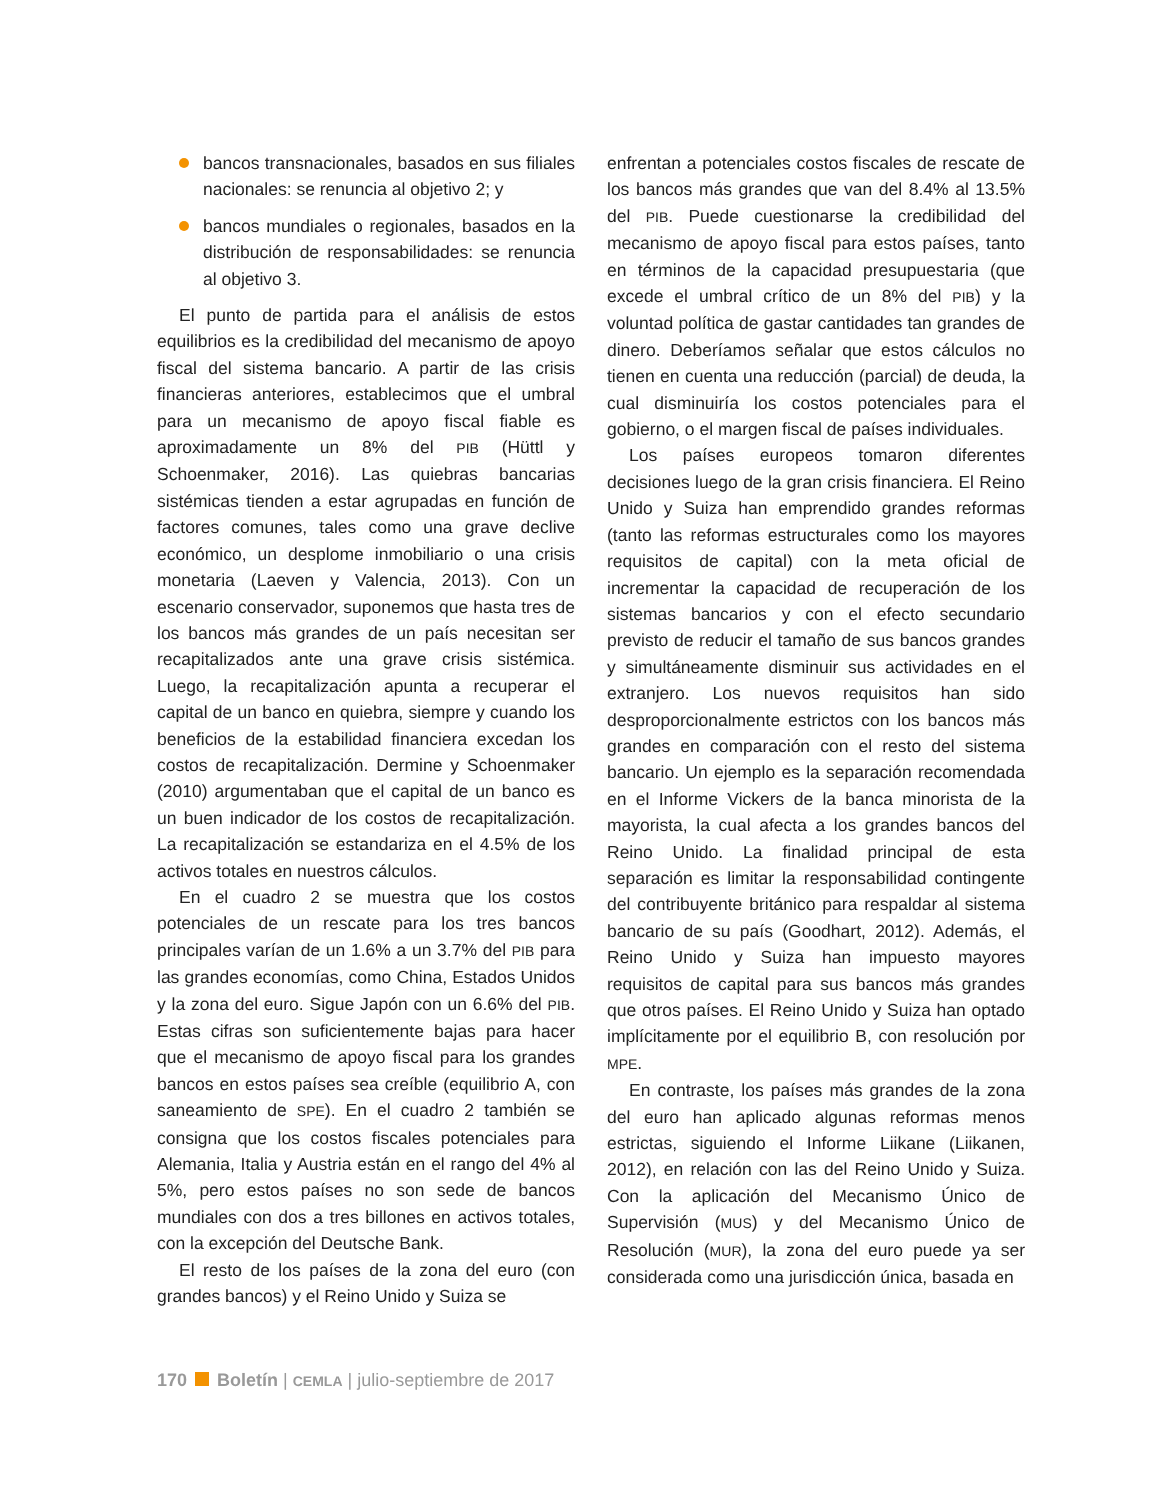bancos transnacionales, basados en sus filiales nacionales: se renuncia al objetivo 2; y
bancos mundiales o regionales, basados en la distribución de responsabilidades: se renuncia al objetivo 3.
El punto de partida para el análisis de estos equilibrios es la credibilidad del mecanismo de apoyo fiscal del sistema bancario. A partir de las crisis financieras anteriores, establecimos que el umbral para un mecanismo de apoyo fiscal fiable es aproximadamente un 8% del PIB (Hüttl y Schoenmaker, 2016). Las quiebras bancarias sistémicas tienden a estar agrupadas en función de factores comunes, tales como una grave declive económico, un desplome inmobiliario o una crisis monetaria (Laeven y Valencia, 2013). Con un escenario conservador, suponemos que hasta tres de los bancos más grandes de un país necesitan ser recapitalizados ante una grave crisis sistémica. Luego, la recapitalización apunta a recuperar el capital de un banco en quiebra, siempre y cuando los beneficios de la estabilidad financiera excedan los costos de recapitalización. Dermine y Schoenmaker (2010) argumentaban que el capital de un banco es un buen indicador de los costos de recapitalización. La recapitalización se estandariza en el 4.5% de los activos totales en nuestros cálculos.
En el cuadro 2 se muestra que los costos potenciales de un rescate para los tres bancos principales varían de un 1.6% a un 3.7% del PIB para las grandes economías, como China, Estados Unidos y la zona del euro. Sigue Japón con un 6.6% del PIB. Estas cifras son suficientemente bajas para hacer que el mecanismo de apoyo fiscal para los grandes bancos en estos países sea creíble (equilibrio A, con saneamiento de SPE). En el cuadro 2 también se consigna que los costos fiscales potenciales para Alemania, Italia y Austria están en el rango del 4% al 5%, pero estos países no son sede de bancos mundiales con dos a tres billones en activos totales, con la excepción del Deutsche Bank.
El resto de los países de la zona del euro (con grandes bancos) y el Reino Unido y Suiza se
enfrentan a potenciales costos fiscales de rescate de los bancos más grandes que van del 8.4% al 13.5% del PIB. Puede cuestionarse la credibilidad del mecanismo de apoyo fiscal para estos países, tanto en términos de la capacidad presupuestaria (que excede el umbral crítico de un 8% del PIB) y la voluntad política de gastar cantidades tan grandes de dinero. Deberíamos señalar que estos cálculos no tienen en cuenta una reducción (parcial) de deuda, la cual disminuiría los costos potenciales para el gobierno, o el margen fiscal de países individuales.
Los países europeos tomaron diferentes decisiones luego de la gran crisis financiera. El Reino Unido y Suiza han emprendido grandes reformas (tanto las reformas estructurales como los mayores requisitos de capital) con la meta oficial de incrementar la capacidad de recuperación de los sistemas bancarios y con el efecto secundario previsto de reducir el tamaño de sus bancos grandes y simultáneamente disminuir sus actividades en el extranjero. Los nuevos requisitos han sido desproporcionalmente estrictos con los bancos más grandes en comparación con el resto del sistema bancario. Un ejemplo es la separación recomendada en el Informe Vickers de la banca minorista de la mayorista, la cual afecta a los grandes bancos del Reino Unido. La finalidad principal de esta separación es limitar la responsabilidad contingente del contribuyente británico para respaldar al sistema bancario de su país (Goodhart, 2012). Además, el Reino Unido y Suiza han impuesto mayores requisitos de capital para sus bancos más grandes que otros países. El Reino Unido y Suiza han optado implícitamente por el equilibrio B, con resolución por MPE.
En contraste, los países más grandes de la zona del euro han aplicado algunas reformas menos estrictas, siguiendo el Informe Liikane (Liikanen, 2012), en relación con las del Reino Unido y Suiza. Con la aplicación del Mecanismo Único de Supervisión (MUS) y del Mecanismo Único de Resolución (MUR), la zona del euro puede ya ser considerada como una jurisdicción única, basada en
170 Boletín | CEMLA | julio-septiembre de 2017